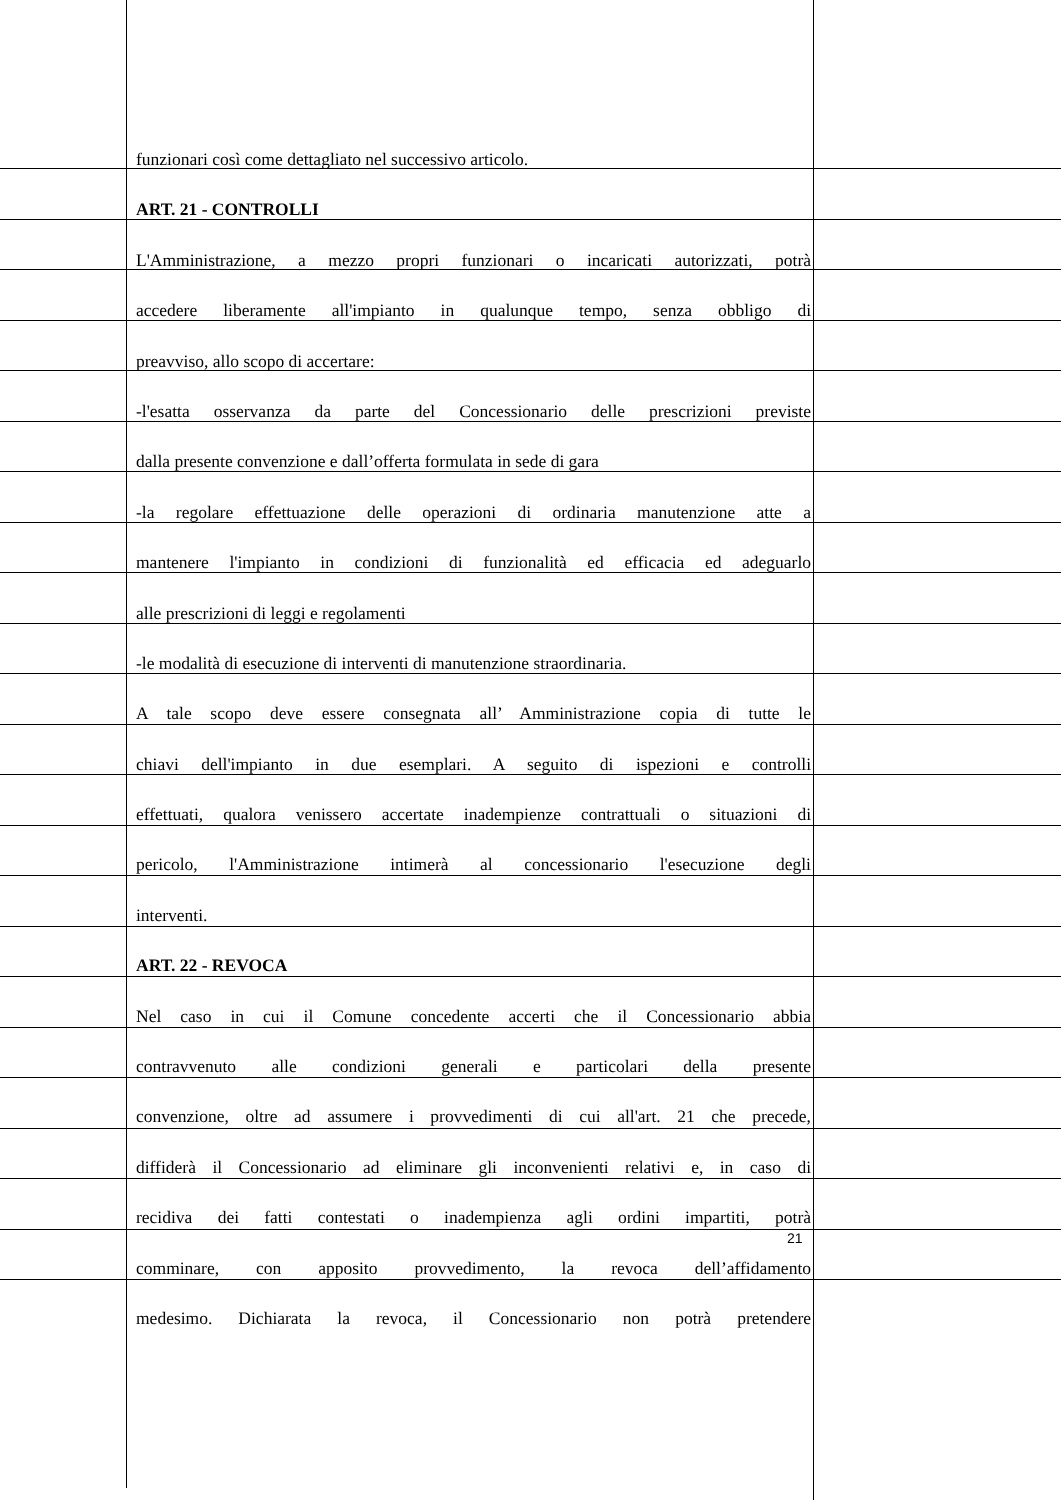funzionari così come dettagliato nel successivo articolo.
ART. 21 - CONTROLLI
L'Amministrazione, a mezzo propri funzionari o incaricati autorizzati, potrà
accedere liberamente all'impianto in qualunque tempo, senza obbligo di
preavviso, allo scopo di accertare:
-l'esatta osservanza da parte del Concessionario delle prescrizioni previste
dalla presente convenzione e dall’offerta formulata in sede di gara
-la regolare effettuazione delle operazioni di ordinaria manutenzione atte a
mantenere l'impianto in condizioni di funzionalità ed efficacia ed adeguarlo
alle prescrizioni di leggi e regolamenti
-le modalità di esecuzione di interventi di manutenzione straordinaria.
A tale scopo deve essere consegnata all’ Amministrazione copia di tutte le
chiavi dell'impianto in due esemplari. A seguito di ispezioni e controlli
effettuati, qualora venissero accertate inadempienze contrattuali o situazioni di
pericolo, l'Amministrazione intimerà al concessionario l'esecuzione degli
interventi.
ART. 22 - REVOCA
Nel caso in cui il Comune concedente accerti che il Concessionario abbia
contravvenuto alle condizioni generali e particolari della presente
convenzione, oltre ad assumere i provvedimenti di cui all'art. 21 che precede,
diffiderà il Concessionario ad eliminare gli inconvenienti relativi e, in caso di
recidiva dei fatti contestati o inadempienza agli ordini impartiti, potrà
comminare, con apposito provvedimento, la revoca dell’affidamento
medesimo. Dichiarata la revoca, il Concessionario non potrà pretendere
21